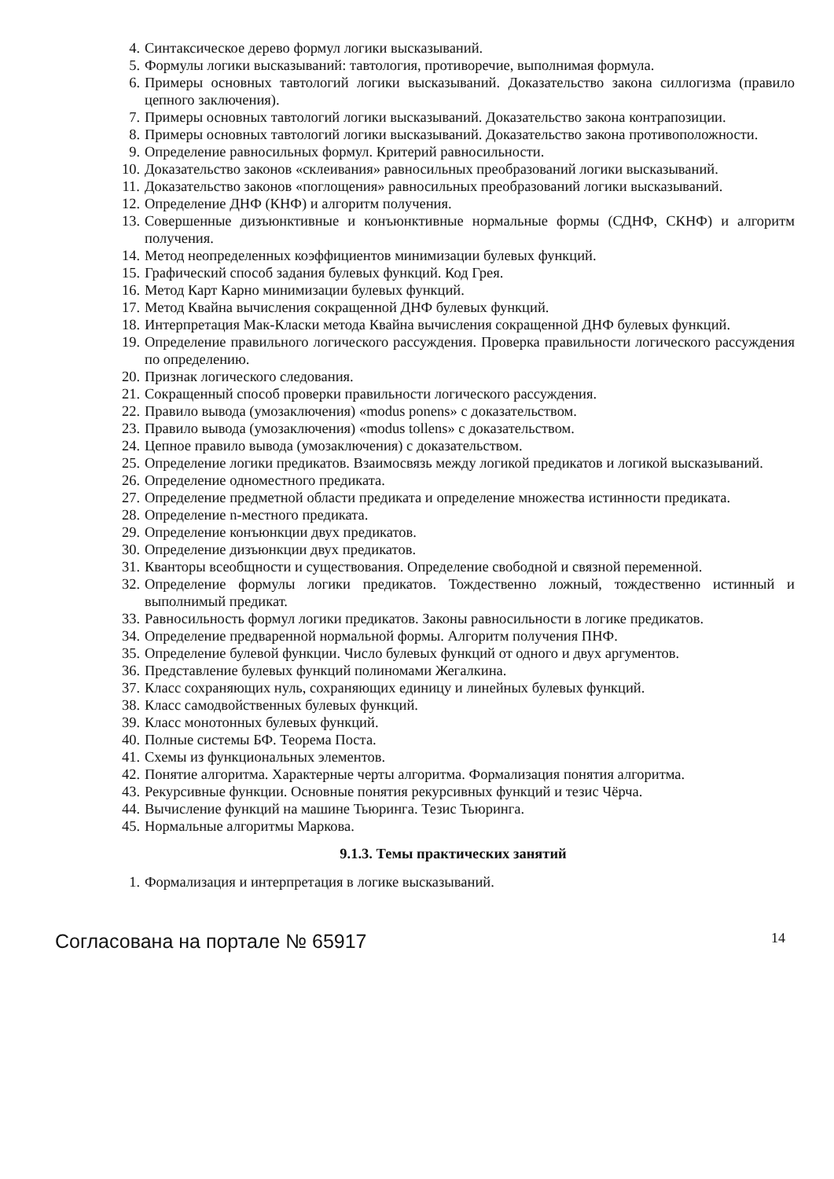4. Синтаксическое дерево формул логики высказываний.
5. Формулы логики высказываний: тавтология, противоречие, выполнимая формула.
6. Примеры основных тавтологий логики высказываний. Доказательство закона силлогизма (правило цепного заключения).
7. Примеры основных тавтологий логики высказываний. Доказательство закона контрапозиции.
8. Примеры основных тавтологий логики высказываний. Доказательство закона противоположности.
9. Определение равносильных формул. Критерий равносильности.
10. Доказательство законов «склеивания» равносильных преобразований логики высказываний.
11. Доказательство законов «поглощения» равносильных преобразований логики высказываний.
12. Определение ДНФ (КНФ) и алгоритм получения.
13. Совершенные дизъюнктивные и конъюнктивные нормальные формы (СДНФ, СКНФ) и алгоритм получения.
14. Метод неопределенных коэффициентов минимизации булевых функций.
15. Графический способ задания булевых функций. Код Грея.
16. Метод Карт Карно минимизации булевых функций.
17. Метод Квайна вычисления сокращенной ДНФ булевых функций.
18. Интерпретация Мак-Класки метода Квайна вычисления сокращенной ДНФ булевых функций.
19. Определение правильного логического рассуждения. Проверка правильности логического рассуждения по определению.
20. Признак логического следования.
21. Сокращенный способ проверки правильности логического рассуждения.
22. Правило вывода (умозаключения) «modus ponens» с доказательством.
23. Правило вывода (умозаключения) «modus tollens» с доказательством.
24. Цепное правило вывода (умозаключения) с доказательством.
25. Определение логики предикатов. Взаимосвязь между логикой предикатов и логикой высказываний.
26. Определение одноместного предиката.
27. Определение предметной области предиката и определение множества истинности предиката.
28. Определение n-местного предиката.
29. Определение конъюнкции двух предикатов.
30. Определение дизъюнкции двух предикатов.
31. Кванторы всеобщности и существования. Определение свободной и связной переменной.
32. Определение формулы логики предикатов. Тождественно ложный, тождественно истинный и выполнимый предикат.
33. Равносильность формул логики предикатов. Законы равносильности в логике предикатов.
34. Определение предваренной нормальной формы. Алгоритм получения ПНФ.
35. Определение булевой функции. Число булевых функций от одного и двух аргументов.
36. Представление булевых функций полиномами Жегалкина.
37. Класс сохраняющих нуль, сохраняющих единицу и линейных булевых функций.
38. Класс самодвойственных булевых функций.
39. Класс монотонных булевых функций.
40. Полные системы БФ. Теорема Поста.
41. Схемы из функциональных элементов.
42. Понятие алгоритма. Характерные черты алгоритма. Формализация понятия алгоритма.
43. Рекурсивные функции. Основные понятия рекурсивных функций и тезис Чёрча.
44. Вычисление функций на машине Тьюринга. Тезис Тьюринга.
45. Нормальные алгоритмы Маркова.
9.1.3. Темы практических занятий
1. Формализация и интерпретация в логике высказываний.
Согласована на портале № 65917 14